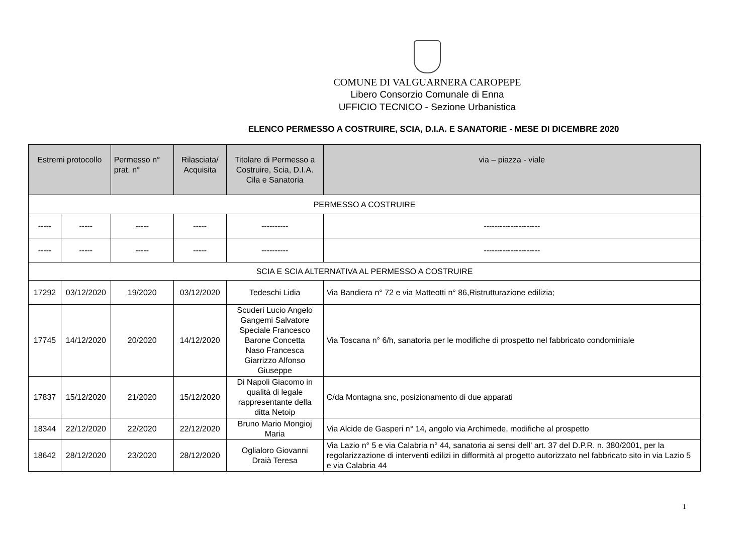COMUNE DI VALGUARNERA CAROPEPE
Libero Consorzio Comunale di Enna
UFFICIO TECNICO - Sezione Urbanistica
ELENCO PERMESSO A COSTRUIRE, SCIA, D.I.A. E SANATORIE - MESE DI DICEMBRE 2020
| Estremi protocollo | | Permesso n° prat. n° | Rilasciata/ Acquisita | Titolare di Permesso a Costruire, Scia, D.I.A. Cila e Sanatoria | via – piazza - viale |
| --- | --- | --- | --- | --- | --- |
| PERMESSO A COSTRUIRE | | | | | |
| ----- | ----- | ----- | ----- | ---------- | --------------------- |
| ----- | ----- | ----- | ----- | ---------- | --------------------- |
| SCIA E SCIA ALTERNATIVA AL PERMESSO A COSTRUIRE | | | | | |
| 17292 | 03/12/2020 | 19/2020 | 03/12/2020 | Tedeschi Lidia | Via Bandiera n° 72 e via Matteotti n° 86,Ristrutturazione edilizia; |
| 17745 | 14/12/2020 | 20/2020 | 14/12/2020 | Scuderi Lucio Angelo Gangemi Salvatore Speciale Francesco Barone Concetta Naso Francesca Giarrizzo Alfonso Giuseppe | Via Toscana n° 6/h, sanatoria per le modifiche di prospetto nel fabbricato condominiale |
| 17837 | 15/12/2020 | 21/2020 | 15/12/2020 | Di Napoli Giacomo in qualità di legale rappresentante della ditta Netoip | C/da Montagna snc, posizionamento di due apparati |
| 18344 | 22/12/2020 | 22/2020 | 22/12/2020 | Bruno Mario Mongioj Maria | Via Alcide de Gasperi n° 14, angolo via Archimede, modifiche al prospetto |
| 18642 | 28/12/2020 | 23/2020 | 28/12/2020 | Oglialoro Giovanni Draià Teresa | Via Lazio n° 5 e via Calabria n° 44, sanatoria ai sensi dell' art. 37 del D.P.R. n. 380/2001, per la regolarizzazione di interventi edilizi in difformità al progetto autorizzato nel fabbricato sito in via Lazio 5 e via Calabria 44 |
1